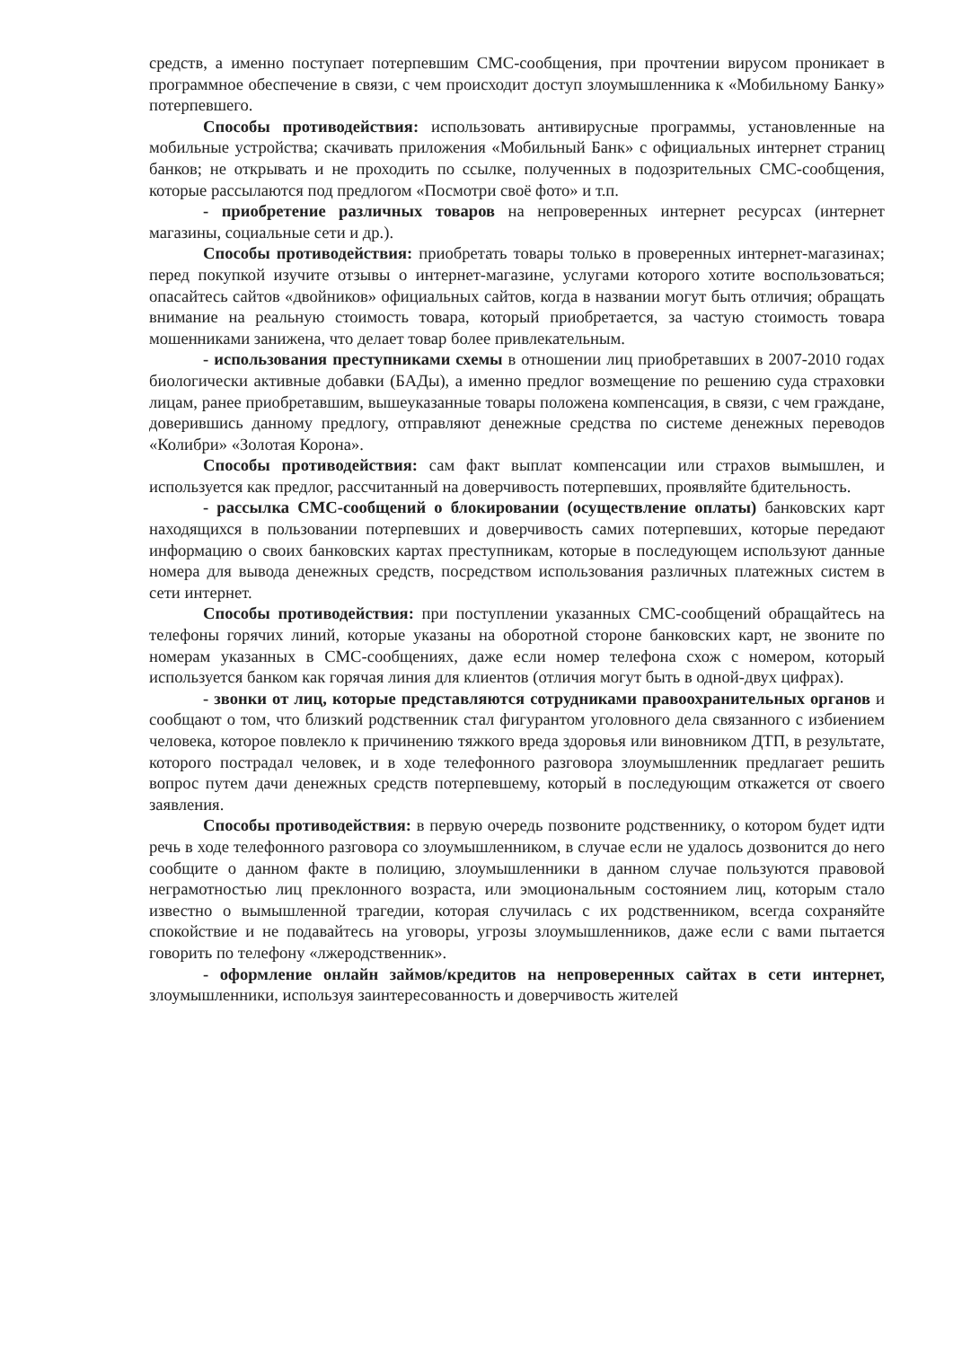средств, а именно поступает потерпевшим СМС-сообщения, при прочтении вирусом проникает в программное обеспечение в связи, с чем происходит доступ злоумышленника к «Мобильному Банку» потерпевшего.
Способы противодействия: использовать антивирусные программы, установленные на мобильные устройства; скачивать приложения «Мобильный Банк» с официальных интернет страниц банков; не открывать и не проходить по ссылке, полученных в подозрительных СМС-сообщения, которые рассылаются под предлогом «Посмотри своё фото» и т.п.
- приобретение различных товаров на непроверенных интернет ресурсах (интернет магазины, социальные сети и др.).
Способы противодействия: приобретать товары только в проверенных интернет-магазинах; перед покупкой изучите отзывы о интернет-магазине, услугами которого хотите воспользоваться; опасайтесь сайтов «двойников» официальных сайтов, когда в названии могут быть отличия; обращать внимание на реальную стоимость товара, который приобретается, за частую стоимость товара мошенниками занижена, что делает товар более привлекательным.
- использования преступниками схемы в отношении лиц приобретавших в 2007-2010 годах биологически активные добавки (БАДы), а именно предлог возмещение по решению суда страховки лицам, ранее приобретавшим, вышеуказанные товары положена компенсация, в связи, с чем граждане, доверившись данному предлогу, отправляют денежные средства по системе денежных переводов «Колибри» «Золотая Корона».
Способы противодействия: сам факт выплат компенсации или страхов вымышлен, и используется как предлог, рассчитанный на доверчивость потерпевших, проявляйте бдительность.
- рассылка СМС-сообщений о блокировании (осуществление оплаты) банковских карт находящихся в пользовании потерпевших и доверчивость самих потерпевших, которые передают информацию о своих банковских картах преступникам, которые в последующем используют данные номера для вывода денежных средств, посредством использования различных платежных систем в сети интернет.
Способы противодействия: при поступлении указанных СМС-сообщений обращайтесь на телефоны горячих линий, которые указаны на оборотной стороне банковских карт, не звоните по номерам указанных в СМС-сообщениях, даже если номер телефона схож с номером, который используется банком как горячая линия для клиентов (отличия могут быть в одной-двух цифрах).
- звонки от лиц, которые представляются сотрудниками правоохранительных органов и сообщают о том, что близкий родственник стал фигурантом уголовного дела связанного с избиением человека, которое повлекло к причинению тяжкого вреда здоровья или виновником ДТП, в результате, которого пострадал человек, и в ходе телефонного разговора злоумышленник предлагает решить вопрос путем дачи денежных средств потерпевшему, который в последующим откажется от своего заявления.
Способы противодействия: в первую очередь позвоните родственнику, о котором будет идти речь в ходе телефонного разговора со злоумышленником, в случае если не удалось дозвонится до него сообщите о данном факте в полицию, злоумышленники в данном случае пользуются правовой неграмотностью лиц преклонного возраста, или эмоциональным состоянием лиц, которым стало известно о вымышленной трагедии, которая случилась с их родственником, всегда сохраняйте спокойствие и не подавайтесь на уговоры, угрозы злоумышленников, даже если с вами пытается говорить по телефону «лжеродственник».
- оформление онлайн займов/кредитов на непроверенных сайтах в сети интернет, злоумышленники, используя заинтересованность и доверчивость жителей